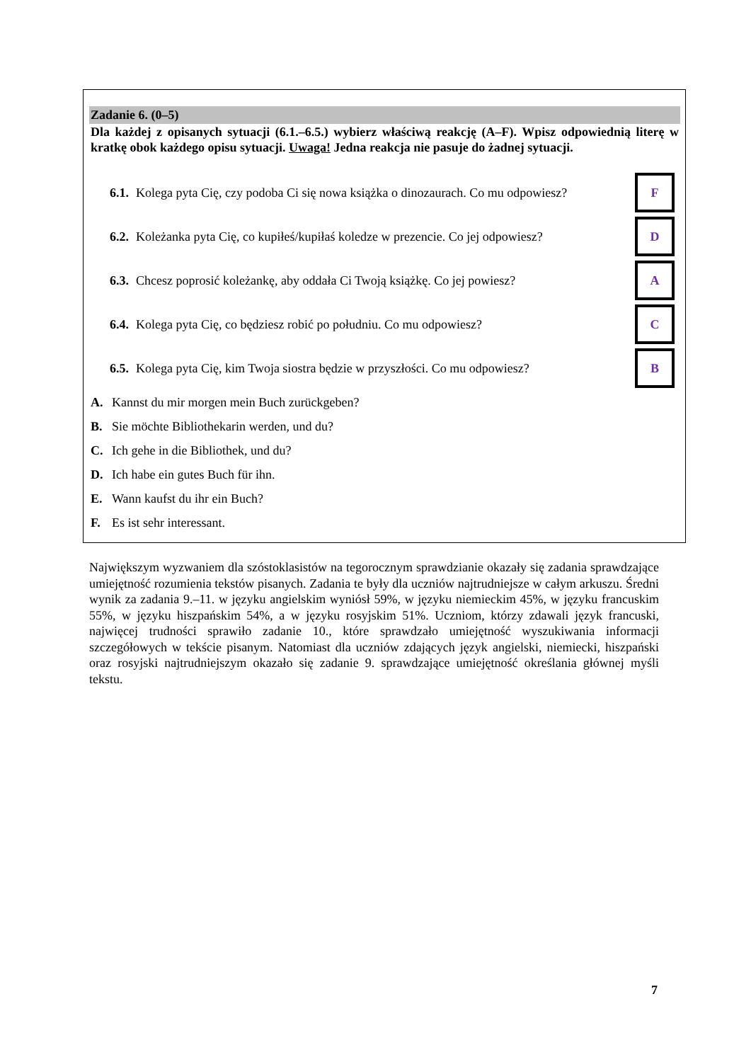Zadanie 6. (0–5)
Dla każdej z opisanych sytuacji (6.1.–6.5.) wybierz właściwą reakcję (A–F). Wpisz odpowiednią literę w kratkę obok każdego opisu sytuacji. Uwaga! Jedna reakcja nie pasuje do żadnej sytuacji.
6.1. Kolega pyta Cię, czy podoba Ci się nowa książka o dinozaurach. Co mu odpowiesz? F
6.2. Koleżanka pyta Cię, co kupiłeś/kupiłaś koledze w prezencie. Co jej odpowiesz? D
6.3. Chcesz poprosić koleżankę, aby oddała Ci Twoją książkę. Co jej powiesz? A
6.4. Kolega pyta Cię, co będziesz robić po południu. Co mu odpowiesz? C
6.5. Kolega pyta Cię, kim Twoja siostra będzie w przyszłości. Co mu odpowiesz? B
A. Kannst du mir morgen mein Buch zurückgeben?
B. Sie möchte Bibliothekarin werden, und du?
C. Ich gehe in die Bibliothek, und du?
D. Ich habe ein gutes Buch für ihn.
E. Wann kaufst du ihr ein Buch?
F. Es ist sehr interessant.
Największym wyzwaniem dla szóstoklasistów na tegorocznym sprawdzianie okazały się zadania sprawdzające umiejętność rozumienia tekstów pisanych. Zadania te były dla uczniów najtrudniejsze w całym arkuszu. Średni wynik za zadania 9.–11. w języku angielskim wyniósł 59%, w języku niemieckim 45%, w języku francuskim 55%, w języku hiszpańskim 54%, a w języku rosyjskim 51%. Uczniom, którzy zdawali język francuski, najwięcej trudności sprawiło zadanie 10., które sprawdzało umiejętność wyszukiwania informacji szczegółowych w tekście pisanym. Natomiast dla uczniów zdających język angielski, niemiecki, hiszpański oraz rosyjski najtrudniejszym okazało się zadanie 9. sprawdzające umiejętność określania głównej myśli tekstu.
7